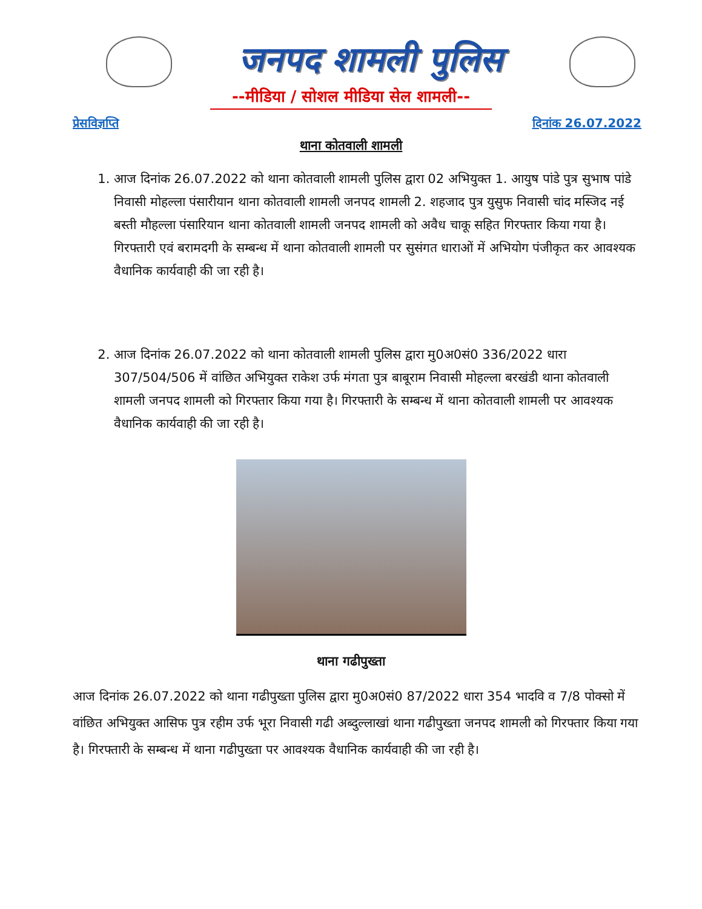जनपद शामली पुलिस
--मीडिया / सोशल मीडिया सेल शामली--
प्रेसविज्ञप्ति दिनांक 26.07.2022
थाना कोतवाली शामली
1. आज दिनांक 26.07.2022 को थाना कोतवाली शामली पुलिस द्वारा 02 अभियुक्त 1. आयुष पांडे पुत्र सुभाष पांडे निवासी मोहल्ला पंसारीयान थाना कोतवाली शामली जनपद शामली 2. शहजाद पुत्र युसुफ निवासी चांद मस्जिद नई बस्ती मौहल्ला पंसारियान थाना कोतवाली शामली जनपद शामली को अवैध चाकू सहित गिरफ्तार किया गया है। गिरफ्तारी एवं बरामदगी के सम्बन्ध में थाना कोतवाली शामली पर सुसंगत धाराओं में अभियोग पंजीकृत कर आवश्यक वैधानिक कार्यवाही की जा रही है।
2. आज दिनांक 26.07.2022 को थाना कोतवाली शामली पुलिस द्वारा मु0अ0सं0 336/2022 धारा 307/504/506 में वांछित अभियुक्त राकेश उर्फ मंगता पुत्र बाबूराम निवासी मोहल्ला बरखंडी थाना कोतवाली शामली जनपद शामली को गिरफ्तार किया गया है। गिरफ्तारी के सम्बन्ध में थाना कोतवाली शामली पर आवश्यक वैधानिक कार्यवाही की जा रही है।
थाना गढीपुख्ता
आज दिनांक 26.07.2022 को थाना गढीपुख्ता पुलिस द्वारा मु0अ0सं0 87/2022 धारा 354 भादवि व 7/8 पोक्सो में वांछित अभियुक्त आसिफ पुत्र रहीम उर्फ भूरा निवासी गढी अब्दुल्लाखां थाना गढीपुख्ता जनपद शामली को गिरफ्तार किया गया है। गिरफ्तारी के सम्बन्ध में थाना गढीपुख्ता पर आवश्यक वैधानिक कार्यवाही की जा रही है।